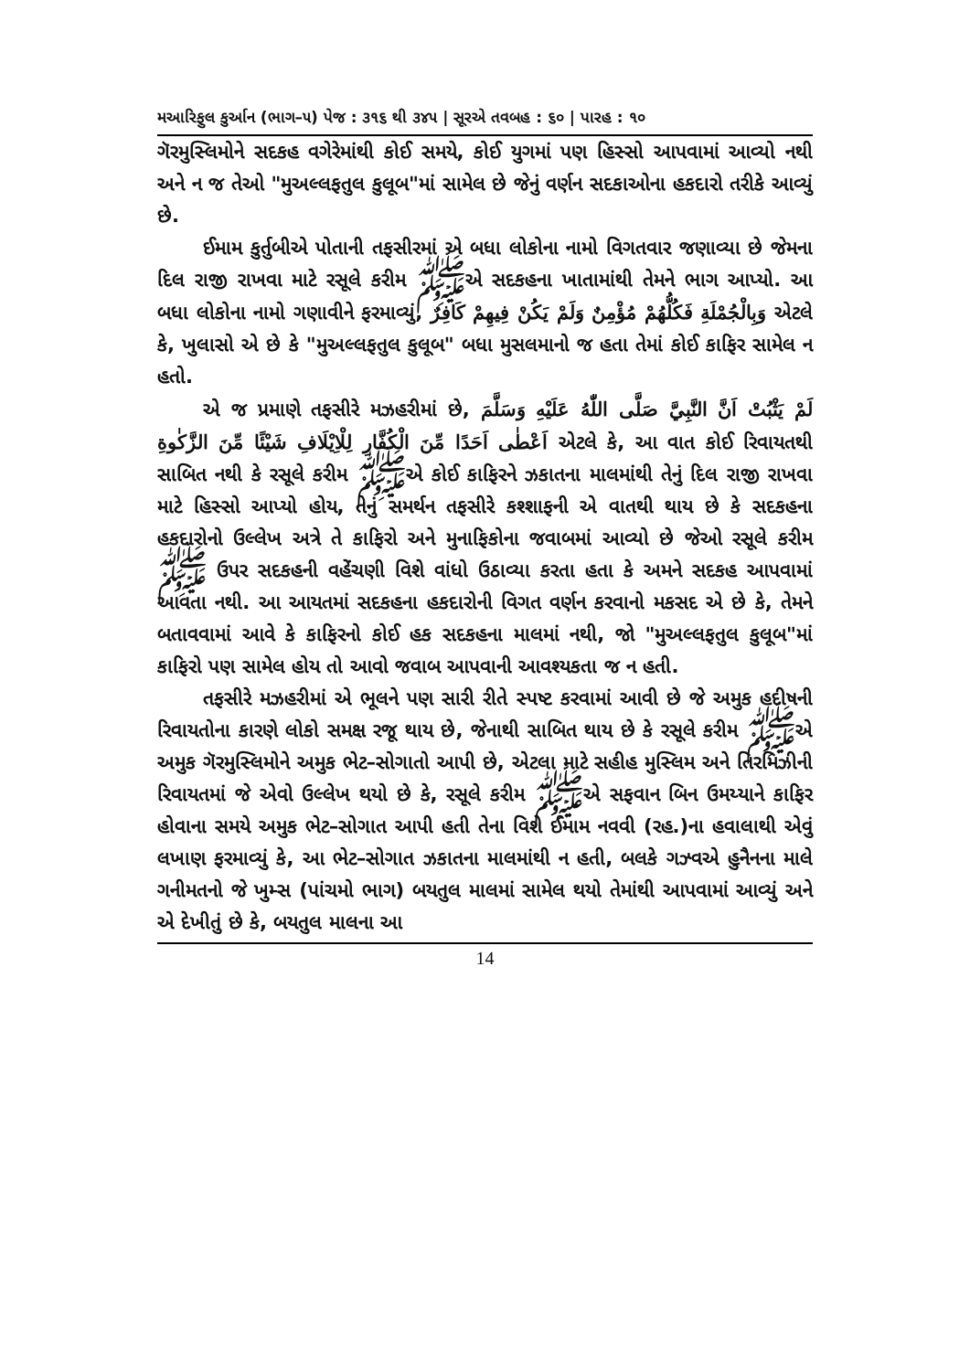મઆરિફુલ કુર્આન (ભાગ–૫) પેજ : ૩૧૬ થી ૩૪૫ | સૂરએ તવબહ : ૬૦ | પારહ : ૧૦
ગૅરમુસ્લિમોને સદકહ વગેરેમાંથી કોઈ સમયે, કોઈ યુગમાં પણ હિસ્સો આપવામાં આવ્યો નથી અને ન જ તેઓ "મુઅલ્લફતુલ કુલૂબ"માં સામેલ છે જેનું વર્ણન સદકાઓના હકદારો તરીકે આવ્યું છે.
ઈમામ કુર્તુબીએ પોતાની તફસીરમાં એ બધા લોકોના નામો વિગતવાર જણાવ્યા છે જેમના દિલ રાજી રાખવા માટે રસૂલે કરીમ ﷺએ સદકહના ખાતામાંથી તેમને ભાગ આપ્યો. આ બધા લોકોના નામો ગણાવીને ફરમાવ્યું, وَبِالْجُمْلَةِ فَكُلُّهُمْ مُؤْمِنٌ وَلَمْ يَكُنْ فِيهِمْ كَافِرٌ એટલે કે, ખુલાસો એ છે કે "મુઅલ્લફતુલ કુલૂબ" બધા મુસલમાનો જ હતા તેમાં કોઈ કાફિર સામેલ ન હતો.
એ જ પ્રમાણે તફસીરે મઝહરીમાં છે, لَمْ يَثْبُتْ اَنَّ النَّبِيَّ صَلَّى اللّٰهُ عَلَيْهِ وَسَلَّمَ اَعْطٰى اَحَدًا مِّنَ الْكُفَّارِ لِلْاِيْلَافِ شَيْئًا مِّنَ الزَّكٰوةِ એટલે કે, આ વાત કોઈ રિવાયતથી સાબિત નથી કે રસૂલે કરીમ ﷺએ કોઈ કાફિરને ઝકાતના માલમાંથી તેનું દિલ રાજી રાખવા માટે હિસ્સો આપ્યો હોય, તેનું સમર્થન તફસીરે કશ્શાફની એ વાતથી થાય છે કે સદકહના હકદારોનો ઉલ્લેખ અત્રે તે કાફિરો અને મુનાફિકોના જવાબમાં આવ્યો છે જેઓ રસૂલે કરીમ ﷺ ઉપર સદકહની વહેંચણી વિશે વાંધો ઉઠાવ્યા કરતા હતા કે અમને સદકહ આપવામાં આવતા નથી. આ આયતમાં સદકહના હકદારોની વિગત વર્ણન કરવાનો મકસદ એ છે કે, તેમને બતાવવામાં આવે કે કાફિરનો કોઈ હક સદકહના માલમાં નથી, જો "મુઅલ્લફતુલ કુલૂબ"માં કાફિરો પણ સામેલ હોય તો આવો જવાબ આપવાની આવશ્યકતા જ ન હતી.
તફસીરે મઝહરીમાં એ ભૂલને પણ સારી રીતે સ્પષ્ટ કરવામાં આવી છે જે અમુક હદીષની રિવાયતોના કારણે લોકો સમક્ષ રજૂ થાય છે, જેનાથી સાબિત થાય છે કે રસૂલે કરીમ ﷺએ અમુક ગૅરમુસ્લિમોને અમુક ભેટ–સોગાતો આપી છે, એટલા માટે સહીહ મુસ્લિમ અને તિરમિઝીની રિવાયતમાં જે એવો ઉલ્લેખ થયો છે કે, રસૂલે કરીમ ﷺએ સફવાન બિન ઉમય્યાને કાફિર હોવાના સમયે અમુક ભેટ–સોગાત આપી હતી તેના વિશે ઈમામ નવવી (રહ.)ના હવાલાથી એવું લખાણ ફરમાવ્યું કે, આ ભેટ–સોગાત ઝકાતના માલમાંથી ન હતી, બલકે ગઝ્વએ હુનૈનના માલે ગનીમતનો જે ખુમ્સ (પાંચમો ભાગ) બયતુલ માલમાં સામેલ થયો તેમાંથી આપવામાં આવ્યું અને એ દેખીતું છે કે, બયતુલ માલના આ
14